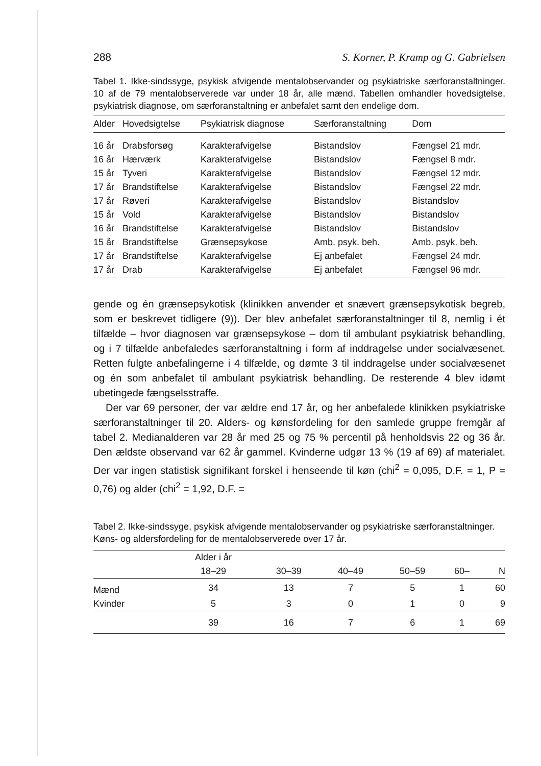288 S. Korner, P. Kramp og G. Gabrielsen
Tabel 1. Ikke-sindssyge, psykisk afvigende mentalobservander og psykiatriske særforanstaltninger. 10 af de 79 mentalobserverede var under 18 år, alle mænd. Tabellen omhandler hovedsigtelse, psykiatrisk diagnose, om særforanstaltning er anbefalet samt den endelige dom.
| Alder | Hovedsigtelse | Psykiatrisk diagnose | Særforanstaltning | Dom |
| --- | --- | --- | --- | --- |
| 16 år | Drabsforsøg | Karakterafvigelse | Bistandslov | Fængsel 21 mdr. |
| 16 år | Hærværk | Karakterafvigelse | Bistandslov | Fængsel 8 mdr. |
| 15 år | Tyveri | Karakterafvigelse | Bistandslov | Fængsel 12 mdr. |
| 17 år | Brandstiftelse | Karakterafvigelse | Bistandslov | Fængsel 22 mdr. |
| 17 år | Røveri | Karakterafvigelse | Bistandslov | Bistandslov |
| 15 år | Vold | Karakterafvigelse | Bistandslov | Bistandslov |
| 16 år | Brandstiftelse | Karakterafvigelse | Bistandslov | Bistandslov |
| 15 år | Brandstiftelse | Grænsepsykose | Amb. psyk. beh. | Amb. psyk. beh. |
| 17 år | Brandstiftelse | Karakterafvigelse | Ej anbefalet | Fængsel 24 mdr. |
| 17 år | Drab | Karakterafvigelse | Ej anbefalet | Fængsel 96 mdr. |
gende og én grænsepsykotisk (klinikken anvender et snævert grænsepsykotisk begreb, som er beskrevet tidligere (9)). Der blev anbefalet særforanstaltninger til 8, nemlig i ét tilfælde – hvor diagnosen var grænsepsykose – dom til ambulant psykiatrisk behandling, og i 7 tilfælde anbefaledes særforanstaltning i form af inddragelse under socialvæsenet. Retten fulgte anbefalingerne i 4 tilfælde, og dømte 3 til inddragelse under socialvæsenet og én som anbefalet til ambulant psykiatrisk behandling. De resterende 4 blev idømt ubetingede fængselsstraffe.
Der var 69 personer, der var ældre end 17 år, og her anbefalede klinikken psykiatriske særforanstaltninger til 20. Alders- og kønsfordeling for den samlede gruppe fremgår af tabel 2. Medianalderen var 28 år med 25 og 75 % percentil på henholdsvis 22 og 36 år. Den ældste observand var 62 år gammel. Kvinderne udgør 13 % (19 af 69) af materialet. Der var ingen statistisk signifikant forskel i henseende til køn (chi<sup>2</sup> = 0,095, D.F. = 1, P = 0,76) og alder (chi<sup>2</sup> = 1,92, D.F. =
Tabel 2. Ikke-sindssyge, psykisk afvigende mentalobservander og psykiatriske særforanstaltninger.
Køns- og aldersfordeling for de mentalobserverede over 17 år.
| | Alder i år | | | | | |
| --- | --- | --- | --- | --- | --- | --- |
| | 18–29 | 30–39 | 40–49 | 50–59 | 60– | N |
| Mænd | 34 | 13 | 7 | 5 | 1 | 60 |
| Kvinder | 5 | 3 | 0 | 1 | 0 | 9 |
| | 39 | 16 | 7 | 6 | 1 | 69 |